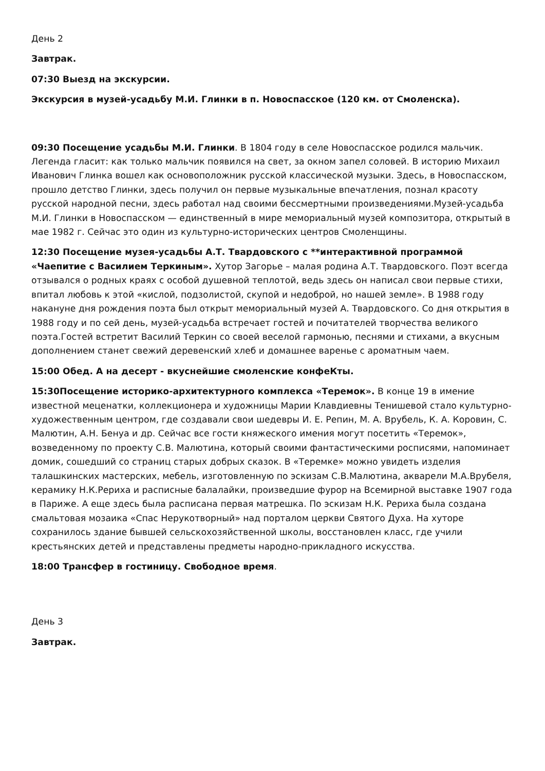День 2
Завтрак.
07:30 Выезд на экскурсии.
Экскурсия в музей-усадьбу М.И. Глинки в п. Новоспасское (120 км. от Смоленска).
09:30 Посещение усадьбы М.И. Глинки. В 1804 году в селе Новоспасское родился мальчик. Легенда гласит: как только мальчик появился на свет, за окном запел соловей. В историю Михаил Иванович Глинка вошел как основоположник русской классической музыки. Здесь, в Новоспасском, прошло детство Глинки, здесь получил он первые музыкальные впечатления, познал красоту русской народной песни, здесь работал над своими бессмертными произведениями.Музей-усадьба М.И. Глинки в Новоспасском — единственный в мире мемориальный музей композитора, открытый в мае 1982 г. Сейчас это один из культурно-исторических центров Смоленщины.
12:30 Посещение музея-усадьбы А.Т. Твардовского с **интерактивной программой «Чаепитие с Василием Теркиным». Хутор Загорье – малая родина А.Т. Твардовского. Поэт всегда отзывался о родных краях с особой душевной теплотой, ведь здесь он написал свои первые стихи, впитал любовь к этой «кислой, подзолистой, скупой и недоброй, но нашей земле». В 1988 году накануне дня рождения поэта был открыт мемориальный музей А. Твардовского. Со дня открытия в 1988 году и по сей день, музей-усадьба встречает гостей и почитателей творчества великого поэта.Гостей встретит Василий Теркин со своей веселой гармонью, песнями и стихами, а вкусным дополнением станет свежий деревенский хлеб и домашнее варенье с ароматным чаем.
15:00 Обед. А на десерт - вкуснейшие смоленские конфеКты.
15:30Посещение историко-архитектурного комплекса «Теремок». В конце 19 в имение известной меценатки, коллекционера и художницы Марии Клавдиевны Тенишевой стало культурно- художественным центром, где создавали свои шедевры И. Е. Репин, М. А. Врубель, К. А. Коровин, С. Малютин, А.Н. Бенуа и др. Сейчас все гости княжеского имения могут посетить «Теремок», возведенному по проекту С.В. Малютина, который своими фантастическими росписями, напоминает домик, сошедший со страниц старых добрых сказок. В «Теремке» можно увидеть изделия талашкинских мастерских, мебель, изготовленную по эскизам С.В.Малютина, акварели М.А.Врубеля, керамику Н.К.Рериха и расписные балалайки, произведшие фурор на Всемирной выставке 1907 года в Париже. А еще здесь была расписана первая матрешка. По эскизам Н.К. Рериха была создана смальтовая мозаика «Спас Нерукотворный» над порталом церкви Святого Духа. На хуторе сохранилось здание бывшей сельскохозяйственной школы, восстановлен класс, где учили крестьянских детей и представлены предметы народно-прикладного искусства.
18:00 Трансфер в гостиницу. Свободное время.
День 3
Завтрак.